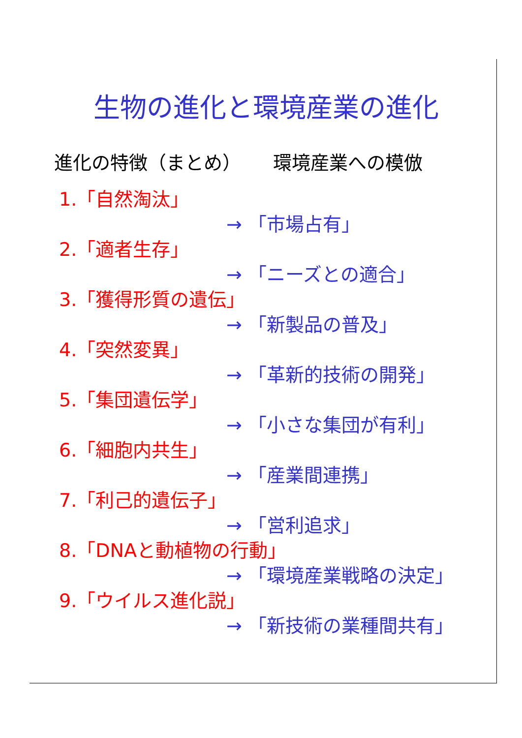生物の進化と環境産業の進化
進化の特徴（まとめ） 環境産業への模倣
1.「自然淘汰」
→ 「市場占有」
2.「適者生存」
→ 「ニーズとの適合」
3.「獲得形質の遺伝」
→ 「新製品の普及」
4.「突然変異」
→ 「革新的技術の開発」
5.「集団遺伝学」
→ 「小さな集団が有利」
6.「細胞内共生」
→ 「産業間連携」
7.「利己的遺伝子」
→ 「営利追求」
8.「DNAと動植物の行動」
→ 「環境産業戦略の決定」
9.「ウイルス進化説」
→ 「新技術の業種間共有」